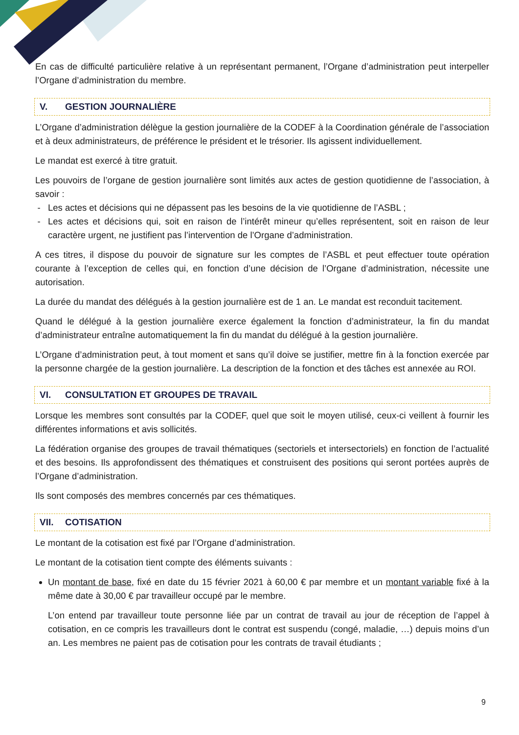En cas de difficulté particulière relative à un représentant permanent, l’Organe d’administration peut interpeller l’Organe d’administration du membre.
V. GESTION JOURNALIÈRE
L’Organe d’administration délègue la gestion journalière de la CODEF à la Coordination générale de l’association et à deux administrateurs, de préférence le président et le trésorier. Ils agissent individuellement.
Le mandat est exercé à titre gratuit.
Les pouvoirs de l’organe de gestion journalière sont limités aux actes de gestion quotidienne de l’association, à savoir :
Les actes et décisions qui ne dépassent pas les besoins de la vie quotidienne de l’ASBL ;
Les actes et décisions qui, soit en raison de l’intérêt mineur qu’elles représentent, soit en raison de leur caractère urgent, ne justifient pas l’intervention de l’Organe d’administration.
A ces titres, il dispose du pouvoir de signature sur les comptes de l’ASBL et peut effectuer toute opération courante à l’exception de celles qui, en fonction d’une décision de l’Organe d’administration, nécessite une autorisation.
La durée du mandat des délégués à la gestion journalière est de 1 an. Le mandat est reconduit tacitement.
Quand le délégué à la gestion journalière exerce également la fonction d’administrateur, la fin du mandat d’administrateur entraîne automatiquement la fin du mandat du délégué à la gestion journalière.
L’Organe d’administration peut, à tout moment et sans qu’il doive se justifier, mettre fin à la fonction exercée par la personne chargée de la gestion journalière. La description de la fonction et des tâches est annexée au ROI.
VI. CONSULTATION ET GROUPES DE TRAVAIL
Lorsque les membres sont consultés par la CODEF, quel que soit le moyen utilisé, ceux-ci veillent à fournir les différentes informations et avis sollicités.
La fédération organise des groupes de travail thématiques (sectoriels et intersectoriels) en fonction de l’actualité et des besoins. Ils approfondissent des thématiques et construisent des positions qui seront portées auprès de l’Organe d’administration.
Ils sont composés des membres concernés par ces thématiques.
VII. COTISATION
Le montant de la cotisation est fixé par l’Organe d’administration.
Le montant de la cotisation tient compte des éléments suivants :
Un montant de base, fixé en date du 15 février 2021 à 60,00 € par membre et un montant variable fixé à la même date à 30,00 € par travailleur occupé par le membre.
L’on entend par travailleur toute personne liée par un contrat de travail au jour de réception de l’appel à cotisation, en ce compris les travailleurs dont le contrat est suspendu (congé, maladie, …) depuis moins d’un an. Les membres ne paient pas de cotisation pour les contrats de travail étudiants ;
9